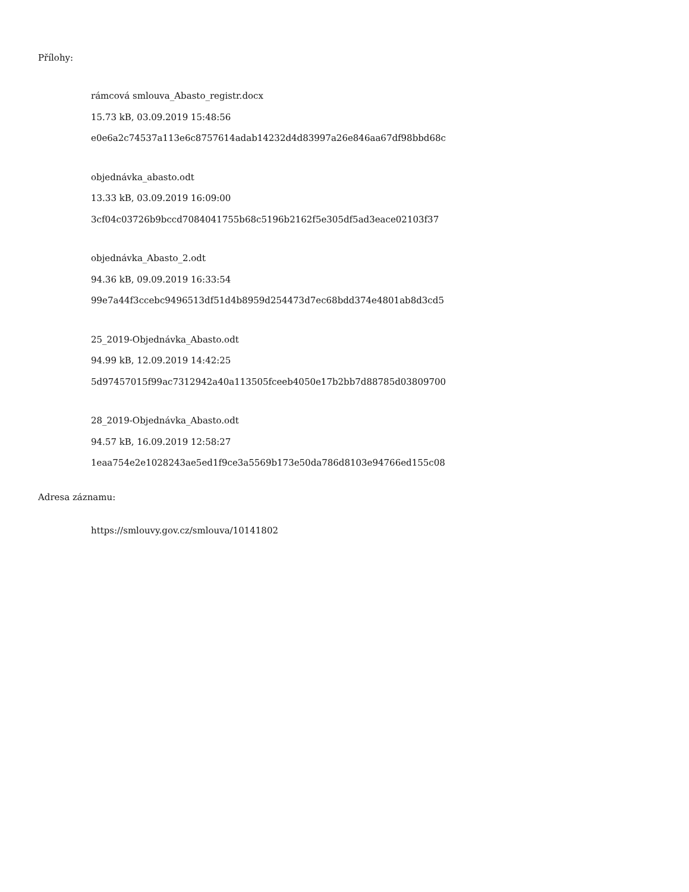Přílohy:
rámcová smlouva_Abasto_registr.docx
15.73 kB, 03.09.2019 15:48:56
e0e6a2c74537a113e6c8757614adab14232d4d83997a26e846aa67df98bbd68c
objednávka_abasto.odt
13.33 kB, 03.09.2019 16:09:00
3cf04c03726b9bccd7084041755b68c5196b2162f5e305df5ad3eace02103f37
objednávka_Abasto_2.odt
94.36 kB, 09.09.2019 16:33:54
99e7a44f3ccebc9496513df51d4b8959d254473d7ec68bdd374e4801ab8d3cd5
25_2019-Objednávka_Abasto.odt
94.99 kB, 12.09.2019 14:42:25
5d97457015f99ac7312942a40a113505fceeb4050e17b2bb7d88785d03809700
28_2019-Objednávka_Abasto.odt
94.57 kB, 16.09.2019 12:58:27
1eaa754e2e1028243ae5ed1f9ce3a5569b173e50da786d8103e94766ed155c08
Adresa záznamu:
https://smlouvy.gov.cz/smlouva/10141802